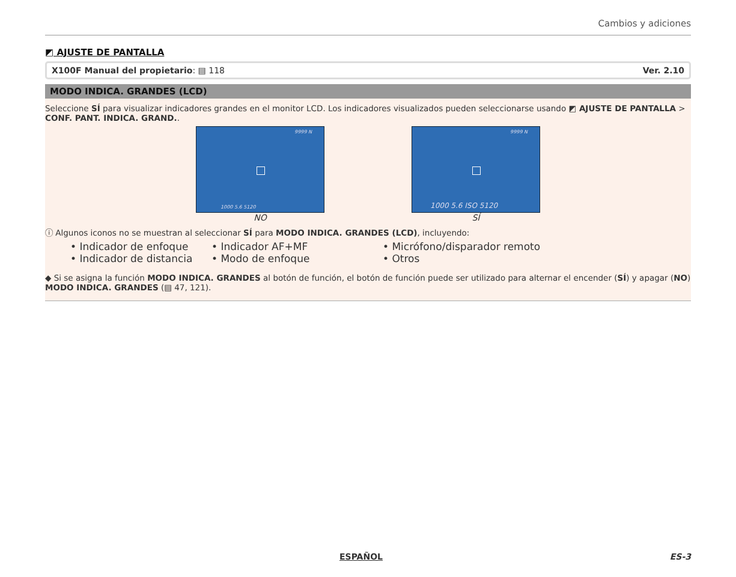Cambios y adiciones
◩ AJUSTE DE PANTALLA
X100F Manual del propietario: ▤ 118 Ver. 2.10
MODO INDICA. GRANDES (LCD)
Seleccione SÍ para visualizar indicadores grandes en el monitor LCD. Los indicadores visualizados pueden seleccionarse usando ◩ AJUSTE DE PANTALLA > CONF. PANT. INDICA. GRAND..
9999 N
1000 5.6 5120
NO
9999 N
1000 5.6 ISO 5120
SÍ
ⓘ Algunos iconos no se muestran al seleccionar SÍ para MODO INDICA. GRANDES (LCD), incluyendo:
• Indicador de enfoque • Indicador AF+MF • Micrófono/disparador remoto • Indicador de distancia • Modo de enfoque • Otros
◆ Si se asigna la función MODO INDICA. GRANDES al botón de función, el botón de función puede ser utilizado para alternar el encender (SÍ) y apagar (NO) MODO INDICA. GRANDES (▤ 47, 121).
ESPAÑOL ES-3